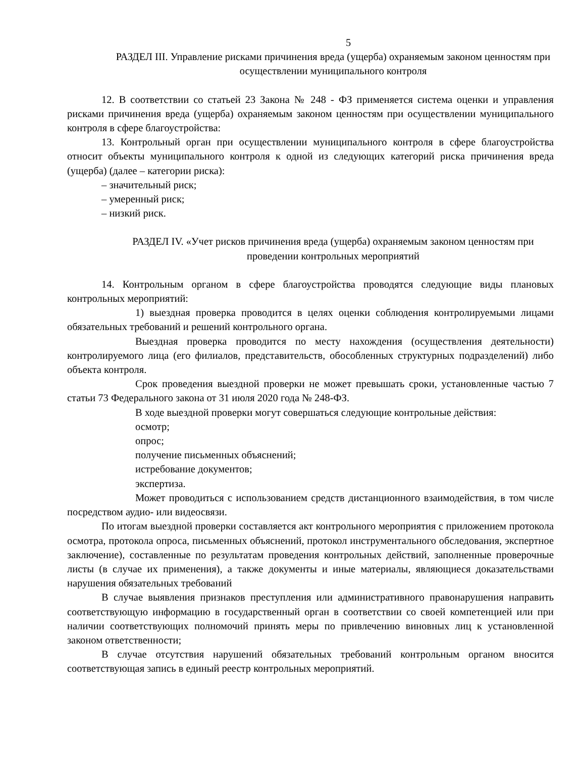5
РАЗДЕЛ III. Управление рисками причинения вреда (ущерба) охраняемым законом ценностям при осуществлении муниципального контроля
12. В соответствии со статьей 23 Закона № 248 - ФЗ применяется система оценки и управления рисками причинения вреда (ущерба) охраняемым законом ценностям при осуществлении муниципального контроля в сфере благоустройства:
13. Контрольный орган при осуществлении муниципального контроля в сфере благоустройства относит объекты муниципального контроля к одной из следующих категорий риска причинения вреда (ущерба) (далее – категории риска):
– значительный риск;
– умеренный риск;
– низкий риск.
РАЗДЕЛ IV. «Учет рисков причинения вреда (ущерба) охраняемым законом ценностям при проведении контрольных мероприятий
14. Контрольным органом в сфере благоустройства проводятся следующие виды плановых контрольных мероприятий:
1) выездная проверка проводится в целях оценки соблюдения контролируемыми лицами обязательных требований и решений контрольного органа.
Выездная проверка проводится по месту нахождения (осуществления деятельности) контролируемого лица (его филиалов, представительств, обособленных структурных подразделений) либо объекта контроля.
Срок проведения выездной проверки не может превышать сроки, установленные частью 7 статьи 73 Федерального закона от 31 июля 2020 года № 248-ФЗ.
В ходе выездной проверки могут совершаться следующие контрольные действия:
осмотр;
опрос;
получение письменных объяснений;
истребование документов;
экспертиза.
Может проводиться с использованием средств дистанционного взаимодействия, в том числе посредством аудио- или видеосвязи.
По итогам выездной проверки составляется акт контрольного мероприятия с приложением протокола осмотра, протокола опроса, письменных объяснений, протокол инструментального обследования, экспертное заключение), составленные по результатам проведения контрольных действий, заполненные проверочные листы (в случае их применения), а также документы и иные материалы, являющиеся доказательствами нарушения обязательных требований
В случае выявления признаков преступления или административного правонарушения направить соответствующую информацию в государственный орган в соответствии со своей компетенцией или при наличии соответствующих полномочий принять меры по привлечению виновных лиц к установленной законом ответственности;
В случае отсутствия нарушений обязательных требований контрольным органом вносится соответствующая запись в единый реестр контрольных мероприятий.